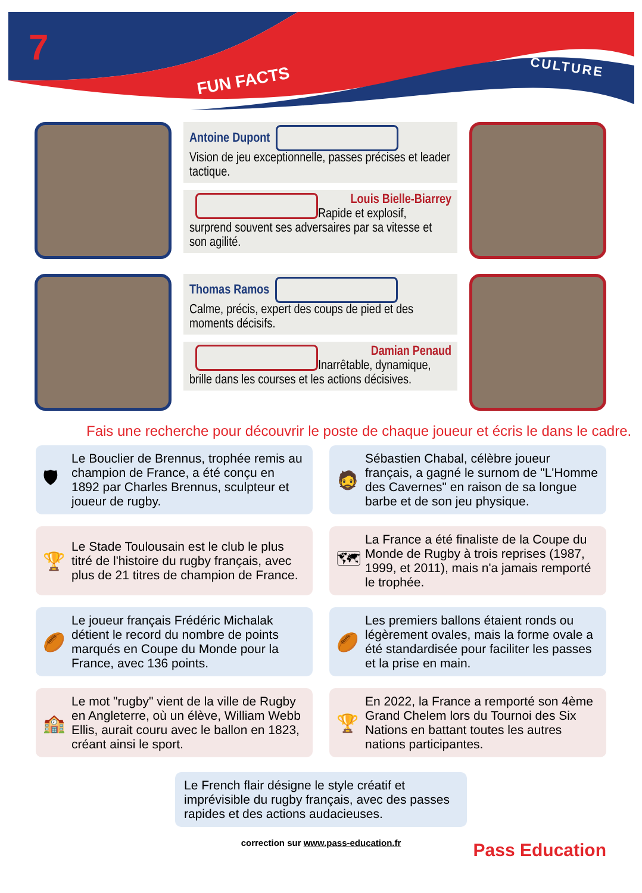7
FUN FACTS
CULTURE
Antoine Dupont
Vision de jeu exceptionnelle, passes précises et leader tactique.
Louis Bielle-Biarrey
Rapide et explosif, surprend souvent ses adversaires par sa vitesse et son agilité.
Thomas Ramos
Calme, précis, expert des coups de pied et des moments décisifs.
Damian Penaud
Inarrêtable, dynamique, brille dans les courses et les actions décisives.
Fais une recherche pour découvrir le poste de chaque joueur et écris le dans le cadre.
🛡 Le Bouclier de Brennus, trophée remis au champion de France, a été conçu en 1892 par Charles Brennus, sculpteur et joueur de rugby.
🧔 Sébastien Chabal, célèbre joueur français, a gagné le surnom de "L'Homme des Cavernes" en raison de sa longue barbe et de son jeu physique.
🏆 Le Stade Toulousain est le club le plus titré de l'histoire du rugby français, avec plus de 21 titres de champion de France.
🗺 La France a été finaliste de la Coupe du Monde de Rugby à trois reprises (1987, 1999, et 2011), mais n'a jamais remporté le trophée.
🏉 Le joueur français Frédéric Michalak détient le record du nombre de points marqués en Coupe du Monde pour la France, avec 136 points.
🏉 Les premiers ballons étaient ronds ou légèrement ovales, mais la forme ovale a été standardisée pour faciliter les passes et la prise en main.
🏫 Le mot "rugby" vient de la ville de Rugby en Angleterre, où un élève, William Webb Ellis, aurait couru avec le ballon en 1823, créant ainsi le sport.
🏆 En 2022, la France a remporté son 4ème Grand Chelem lors du Tournoi des Six Nations en battant toutes les autres nations participantes.
Le French flair désigne le style créatif et imprévisible du rugby français, avec des passes rapides et des actions audacieuses.
correction sur www.pass-education.fr
Pass Education